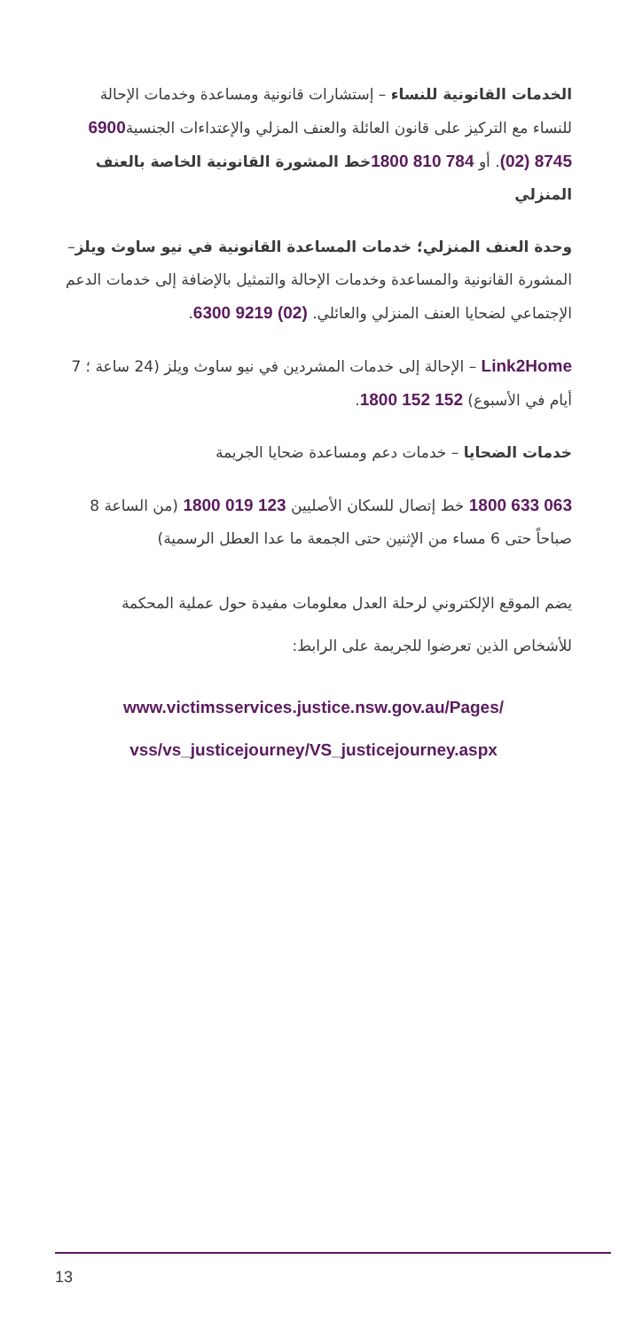الخدمات القانونية للنساء – إستشارات قانونية ومساعدة وخدمات الإحالة للنساء مع التركيز على قانون العائلة والعنف المزلي والإعتداءات الجنسية6900 8745 (02). أو 784 810 1800 خط المشورة القانونية الخاصة بالعنف المنزلي
وحدة العنف المنزلي؛ خدمات المساعدة القانونية في نيو ساوث ويلز– المشورة القانونية والمساعدة وخدمات الإحالة والتمثيل بالإضافة إلى خدمات الدعم الإجتماعي لضحايا العنف المنزلي والعائلي. (02) 9219 6300.
Link2Home – الإحالة إلى خدمات المشردين في نيو ساوث ويلز (24 ساعة ؛ 7 أيام في الأسبوع) 152 152 1800.
خدمات الضحايا – خدمات دعم ومساعدة ضحايا الجريمة
063 633 1800 خط إتصال للسكان الأصليين 123 019 1800 (من الساعة 8 صباحاً حتى 6 مساء من الإثنين حتى الجمعة ما عدا العطل الرسمية)
يضم الموقع الإلكتروني لرحلة العدل معلومات مفيدة حول عملية المحكمة للأشخاص الذين تعرضوا للجريمة على الرابط:
www.victimsservices.justice.nsw.gov.au/Pages/
vss/vs_justicejourney/VS_justicejourney.aspx
13